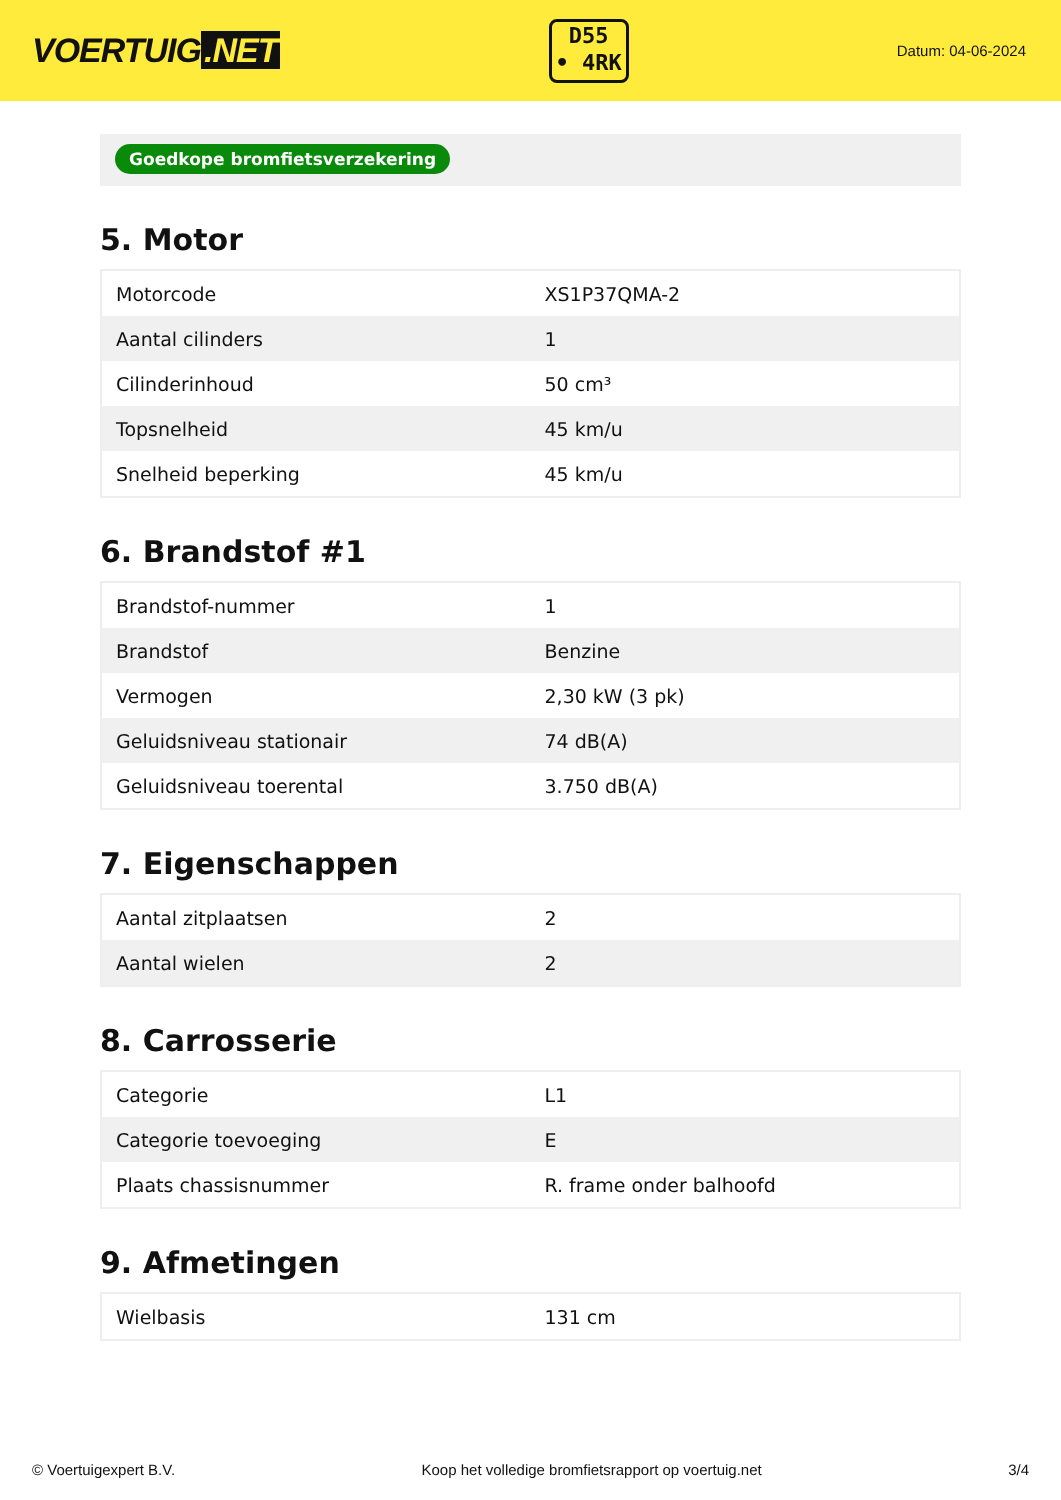VOERTUIG.NET
D55
• 4RK
Datum: 04-06-2024
Goedkope bromfietsverzekering
5. Motor
| Motorcode | XS1P37QMA-2 |
| Aantal cilinders | 1 |
| Cilinderinhoud | 50 cm³ |
| Topsnelheid | 45 km/u |
| Snelheid beperking | 45 km/u |
6. Brandstof #1
| Brandstof-nummer | 1 |
| Brandstof | Benzine |
| Vermogen | 2,30 kW (3 pk) |
| Geluidsniveau stationair | 74 dB(A) |
| Geluidsniveau toerental | 3.750 dB(A) |
7. Eigenschappen
| Aantal zitplaatsen | 2 |
| Aantal wielen | 2 |
8. Carrosserie
| Categorie | L1 |
| Categorie toevoeging | E |
| Plaats chassisnummer | R. frame onder balhoofd |
9. Afmetingen
| Wielbasis | 131 cm |
© Voertuigexpert B.V. Koop het volledige bromfietsrapport op voertuig.net 3/4